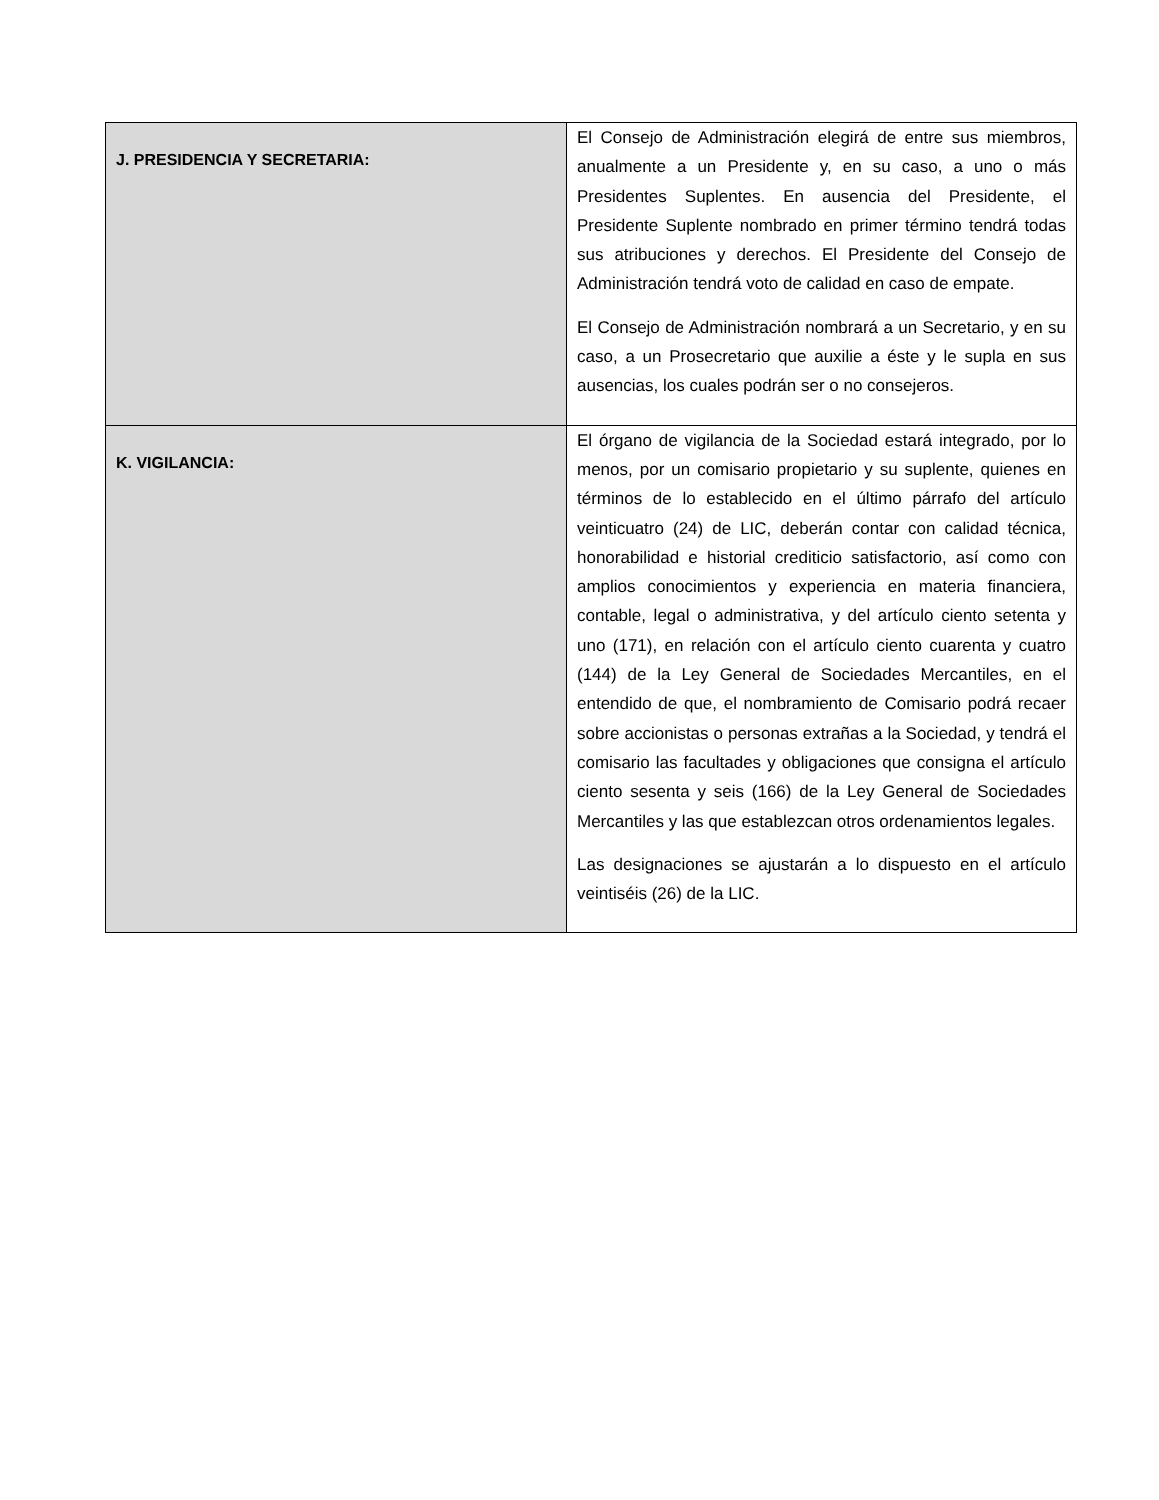| J. PRESIDENCIA Y SECRETARIA: | El Consejo de Administración elegirá de entre sus miembros, anualmente a un Presidente y, en su caso, a uno o más Presidentes Suplentes. En ausencia del Presidente, el Presidente Suplente nombrado en primer término tendrá todas sus atribuciones y derechos. El Presidente del Consejo de Administración tendrá voto de calidad en caso de empate. El Consejo de Administración nombrará a un Secretario, y en su caso, a un Prosecretario que auxilie a éste y le supla en sus ausencias, los cuales podrán ser o no consejeros. |
| K. VIGILANCIA: | El órgano de vigilancia de la Sociedad estará integrado, por lo menos, por un comisario propietario y su suplente, quienes en términos de lo establecido en el último párrafo del artículo veinticuatro (24) de LIC, deberán contar con calidad técnica, honorabilidad e historial crediticio satisfactorio, así como con amplios conocimientos y experiencia en materia financiera, contable, legal o administrativa, y del artículo ciento setenta y uno (171), en relación con el artículo ciento cuarenta y cuatro (144) de la Ley General de Sociedades Mercantiles, en el entendido de que, el nombramiento de Comisario podrá recaer sobre accionistas o personas extrañas a la Sociedad, y tendrá el comisario las facultades y obligaciones que consigna el artículo ciento sesenta y seis (166) de la Ley General de Sociedades Mercantiles y las que establezcan otros ordenamientos legales. Las designaciones se ajustarán a lo dispuesto en el artículo veintiséis (26) de la LIC. |